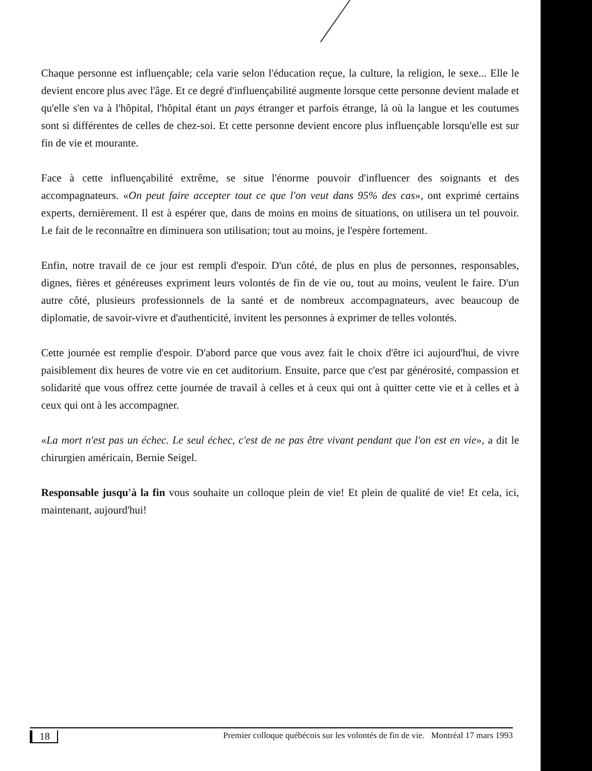Chaque personne est influençable; cela varie selon l'éducation reçue, la culture, la religion, le sexe... Elle le devient encore plus avec l'âge. Et ce degré d'influençabilité augmente lorsque cette personne devient malade et qu'elle s'en va à l'hôpital, l'hôpital étant un pays étranger et parfois étrange, là où la langue et les coutumes sont si différentes de celles de chez-soi. Et cette personne devient encore plus influençable lorsqu'elle est sur fin de vie et mourante.
Face à cette influençabilité extrême, se situe l'énorme pouvoir d'influencer des soignants et des accompagnateurs. «On peut faire accepter tout ce que l'on veut dans 95% des cas», ont exprimé certains experts, dernièrement. Il est à espérer que, dans de moins en moins de situations, on utilisera un tel pouvoir. Le fait de le reconnaître en diminuera son utilisation; tout au moins, je l'espère fortement.
Enfin, notre travail de ce jour est rempli d'espoir. D'un côté, de plus en plus de personnes, responsables, dignes, fières et généreuses expriment leurs volontés de fin de vie ou, tout au moins, veulent le faire. D'un autre côté, plusieurs professionnels de la santé et de nombreux accompagnateurs, avec beaucoup de diplomatie, de savoir-vivre et d'authenticité, invitent les personnes à exprimer de telles volontés.
Cette journée est remplie d'espoir. D'abord parce que vous avez fait le choix d'être ici aujourd'hui, de vivre paisiblement dix heures de votre vie en cet auditorium. Ensuite, parce que c'est par générosité, compassion et solidarité que vous offrez cette journée de travail à celles et à ceux qui ont à quitter cette vie et à celles et à ceux qui ont à les accompagner.
«La mort n'est pas un échec. Le seul échec, c'est de ne pas être vivant pendant que l'on est en vie», a dit le chirurgien américain, Bernie Seigel.
Responsable jusqu'à la fin vous souhaite un colloque plein de vie! Et plein de qualité de vie! Et cela, ici, maintenant, aujourd'hui!
18 Premier colloque québécois sur les volontés de fin de vie. Montréal 17 mars 1993